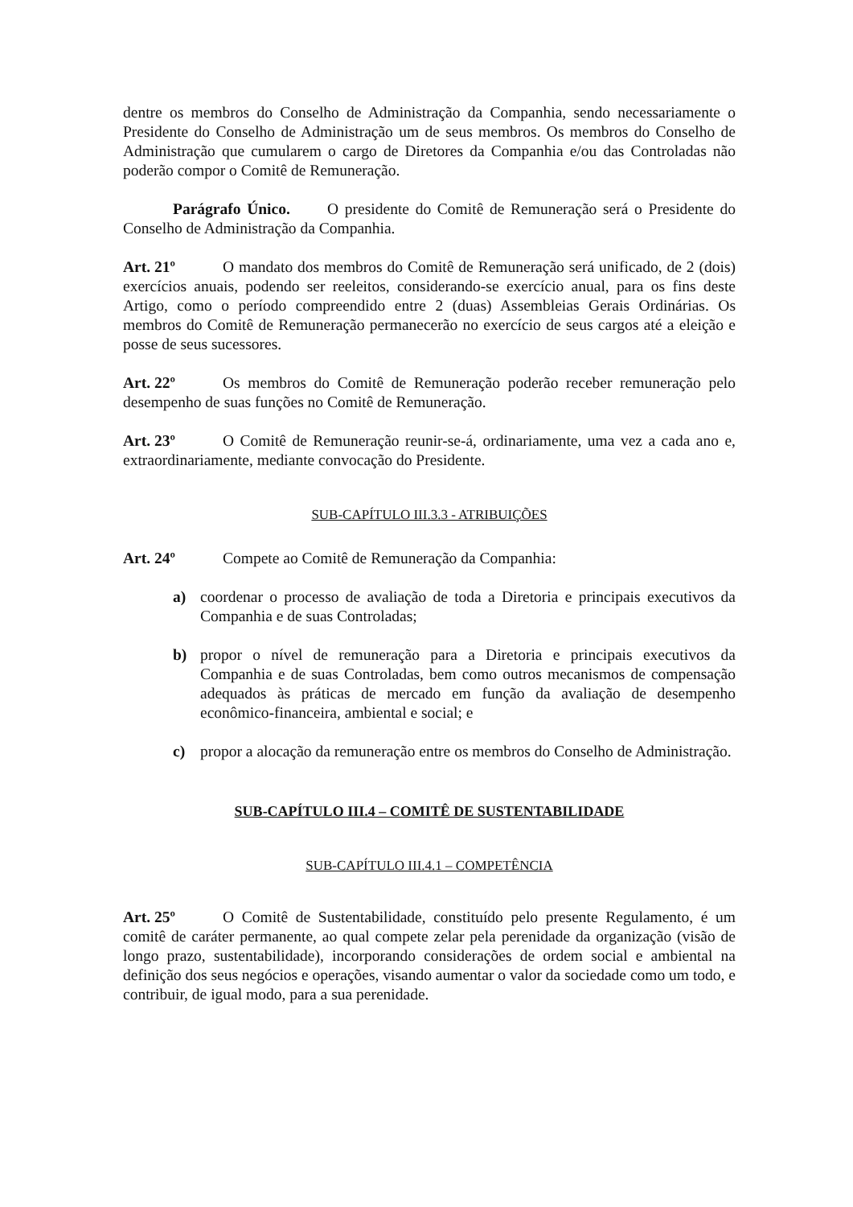dentre os membros do Conselho de Administração da Companhia, sendo necessariamente o Presidente do Conselho de Administração um de seus membros. Os membros do Conselho de Administração que cumularem o cargo de Diretores da Companhia e/ou das Controladas não poderão compor o Comitê de Remuneração.
Parágrafo Único. O presidente do Comitê de Remuneração será o Presidente do Conselho de Administração da Companhia.
Art. 21º O mandato dos membros do Comitê de Remuneração será unificado, de 2 (dois) exercícios anuais, podendo ser reeleitos, considerando-se exercício anual, para os fins deste Artigo, como o período compreendido entre 2 (duas) Assembleias Gerais Ordinárias. Os membros do Comitê de Remuneração permanecerão no exercício de seus cargos até a eleição e posse de seus sucessores.
Art. 22º Os membros do Comitê de Remuneração poderão receber remuneração pelo desempenho de suas funções no Comitê de Remuneração.
Art. 23º O Comitê de Remuneração reunir-se-á, ordinariamente, uma vez a cada ano e, extraordinariamente, mediante convocação do Presidente.
SUB-CAPÍTULO III.3.3 - ATRIBUIÇÕES
Art. 24º Compete ao Comitê de Remuneração da Companhia:
a) coordenar o processo de avaliação de toda a Diretoria e principais executivos da Companhia e de suas Controladas;
b) propor o nível de remuneração para a Diretoria e principais executivos da Companhia e de suas Controladas, bem como outros mecanismos de compensação adequados às práticas de mercado em função da avaliação de desempenho econômico-financeira, ambiental e social; e
c) propor a alocação da remuneração entre os membros do Conselho de Administração.
SUB-CAPÍTULO III.4 – COMITÊ DE SUSTENTABILIDADE
SUB-CAPÍTULO III.4.1 – COMPETÊNCIA
Art. 25º O Comitê de Sustentabilidade, constituído pelo presente Regulamento, é um comitê de caráter permanente, ao qual compete zelar pela perenidade da organização (visão de longo prazo, sustentabilidade), incorporando considerações de ordem social e ambiental na definição dos seus negócios e operações, visando aumentar o valor da sociedade como um todo, e contribuir, de igual modo, para a sua perenidade.